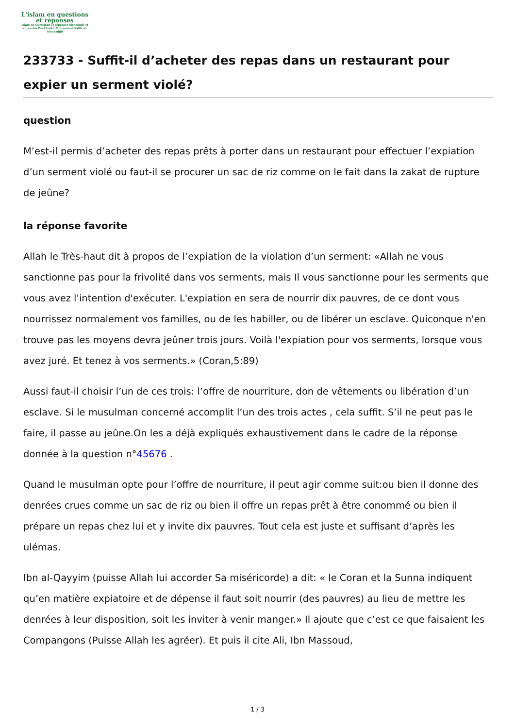L'islam en questions
et réponses
Islam en Questions et réponses Site fondé et supervisé Par Cheikh Muhammad Salih al-Mounadjid
233733 - Suffit-il d’acheter des repas dans un restaurant pour expier un serment violé?
question
M’est-il permis d’acheter des repas prêts à porter dans un restaurant pour effectuer l’expiation d’un serment violé ou faut-il se procurer un sac de riz comme on le fait dans la zakat de rupture de jeûne?
la réponse favorite
Allah le Très-haut dit à propos de l’expiation de la violation d’un serment: «Allah ne vous sanctionne pas pour la frivolité dans vos serments, mais Il vous sanctionne pour les serments que vous avez l'intention d'exécuter. L'expiation en sera de nourrir dix pauvres, de ce dont vous nourrissez normalement vos familles, ou de les habiller, ou de libérer un esclave. Quiconque n'en trouve pas les moyens devra jeûner trois jours. Voilà l'expiation pour vos serments, lorsque vous avez juré. Et tenez à vos serments.» (Coran,5:89)
Aussi faut-il choisir l’un de ces trois: l’offre de nourriture, don de vêtements ou libération d’un esclave. Si le musulman concerné accomplit l’un des trois actes , cela suffit. S’il ne peut pas le faire, il passe au jeûne.On les a déjà expliqués exhaustivement dans le cadre de la réponse donnée à la question n°45676 .
Quand le musulman opte pour l’offre de nourriture, il peut agir comme suit:ou bien il donne des denrées crues comme un sac de riz ou bien il offre un repas prêt à être conommé ou bien il prépare un repas chez lui et y invite dix pauvres. Tout cela est juste et suffisant d’après les ulémas.
Ibn al-Qayyim (puisse Allah lui accorder Sa miséricorde) a dit: « le Coran et la Sunna indiquent qu’en matière expiatoire et de dépense il faut soit nourrir (des pauvres) au lieu de mettre les denrées à leur disposition, soit les inviter à venir manger.» Il ajoute que c’est ce que faisaient les Compangons (Puisse Allah les agréer). Et puis il cite Ali, Ibn Massoud,
1 / 3